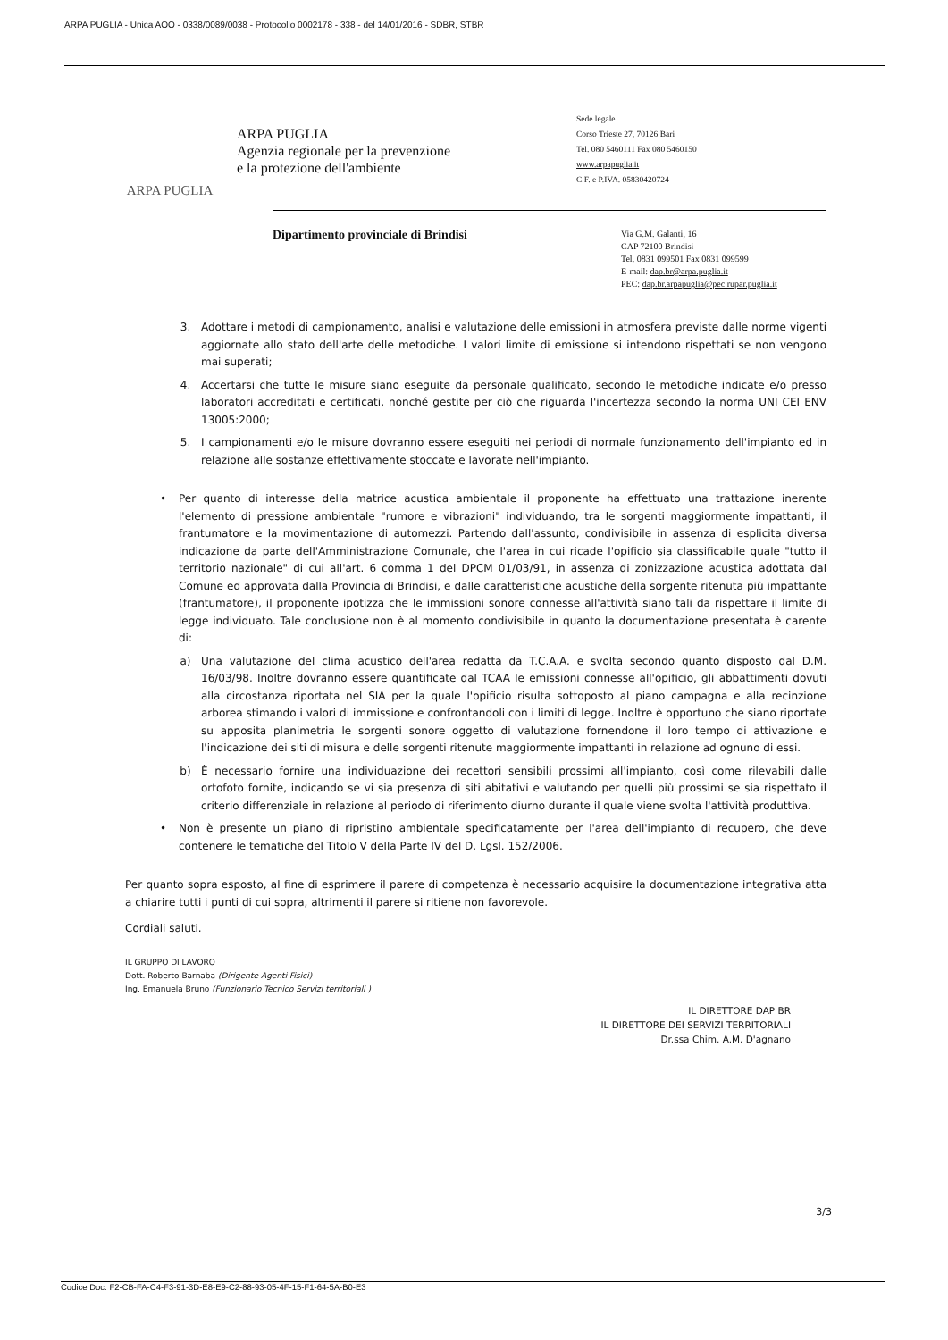ARPA PUGLIA - Unica AOO - 0338/0089/0038 - Protocollo 0002178 - 338 - del 14/01/2016 - SDBR, STBR
ARPA PUGLIA
ARPA PUGLIA
Agenzia regionale per la prevenzione
e la protezione dell'ambiente
Sede legale
Corso Trieste 27, 70126 Bari
Tel. 080 5460111 Fax 080 5460150
www.arpapuglia.it
C.F. e P.IVA. 05830420724
Dipartimento provinciale di Brindisi
Via G.M. Galanti, 16
CAP 72100 Brindisi
Tel. 0831 099501 Fax 0831 099599
E-mail: dap.br@arpa.puglia.it
PEC: dap.br.arpapuglia@pec.rupar.puglia.it
3. Adottare i metodi di campionamento, analisi e valutazione delle emissioni in atmosfera previste dalle norme vigenti aggiornate allo stato dell'arte delle metodiche. I valori limite di emissione si intendono rispettati se non vengono mai superati;
4. Accertarsi che tutte le misure siano eseguite da personale qualificato, secondo le metodiche indicate e/o presso laboratori accreditati e certificati, nonché gestite per ciò che riguarda l'incertezza secondo la norma UNI CEI ENV 13005:2000;
5. I campionamenti e/o le misure dovranno essere eseguiti nei periodi di normale funzionamento dell'impianto ed in relazione alle sostanze effettivamente stoccate e lavorate nell'impianto.
• Per quanto di interesse della matrice acustica ambientale il proponente ha effettuato una trattazione inerente l'elemento di pressione ambientale "rumore e vibrazioni" individuando, tra le sorgenti maggiormente impattanti, il frantumatore e la movimentazione di automezzi. Partendo dall'assunto, condivisibile in assenza di esplicita diversa indicazione da parte dell'Amministrazione Comunale, che l'area in cui ricade l'opificio sia classificabile quale "tutto il territorio nazionale" di cui all'art. 6 comma 1 del DPCM 01/03/91, in assenza di zonizzazione acustica adottata dal Comune ed approvata dalla Provincia di Brindisi, e dalle caratteristiche acustiche della sorgente ritenuta più impattante (frantumatore), il proponente ipotizza che le immissioni sonore connesse all'attività siano tali da rispettare il limite di legge individuato. Tale conclusione non è al momento condivisibile in quanto la documentazione presentata è carente di:
a) Una valutazione del clima acustico dell'area redatta da T.C.A.A. e svolta secondo quanto disposto dal D.M. 16/03/98. Inoltre dovranno essere quantificate dal TCAA le emissioni connesse all'opificio, gli abbattimenti dovuti alla circostanza riportata nel SIA per la quale l'opificio risulta sottoposto al piano campagna e alla recinzione arborea stimando i valori di immissione e confrontandoli con i limiti di legge. Inoltre è opportuno che siano riportate su apposita planimetria le sorgenti sonore oggetto di valutazione fornendone il loro tempo di attivazione e l'indicazione dei siti di misura e delle sorgenti ritenute maggiormente impattanti in relazione ad ognuno di essi.
b) È necessario fornire una individuazione dei recettori sensibili prossimi all'impianto, così come rilevabili dalle ortofoto fornite, indicando se vi sia presenza di siti abitativi e valutando per quelli più prossimi se sia rispettato il criterio differenziale in relazione al periodo di riferimento diurno durante il quale viene svolta l'attività produttiva.
• Non è presente un piano di ripristino ambientale specificatamente per l'area dell'impianto di recupero, che deve contenere le tematiche del Titolo V della Parte IV del D. Lgsl. 152/2006.
Per quanto sopra esposto, al fine di esprimere il parere di competenza è necessario acquisire la documentazione integrativa atta a chiarire tutti i punti di cui sopra, altrimenti il parere si ritiene non favorevole.
Cordiali saluti.
IL GRUPPO DI LAVORO
Dott. Roberto Barnaba (Dirigente Agenti Fisici)
Ing. Emanuela Bruno (Funzionario Tecnico Servizi territoriali )
IL DIRETTORE DAP BR
IL DIRETTORE DEI SERVIZI TERRITORIALI
Dr.ssa Chim. A.M. D'agnano
3/3
Codice Doc: F2-CB-FA-C4-F3-91-3D-E8-E9-C2-88-93-05-4F-15-F1-64-5A-B0-E3